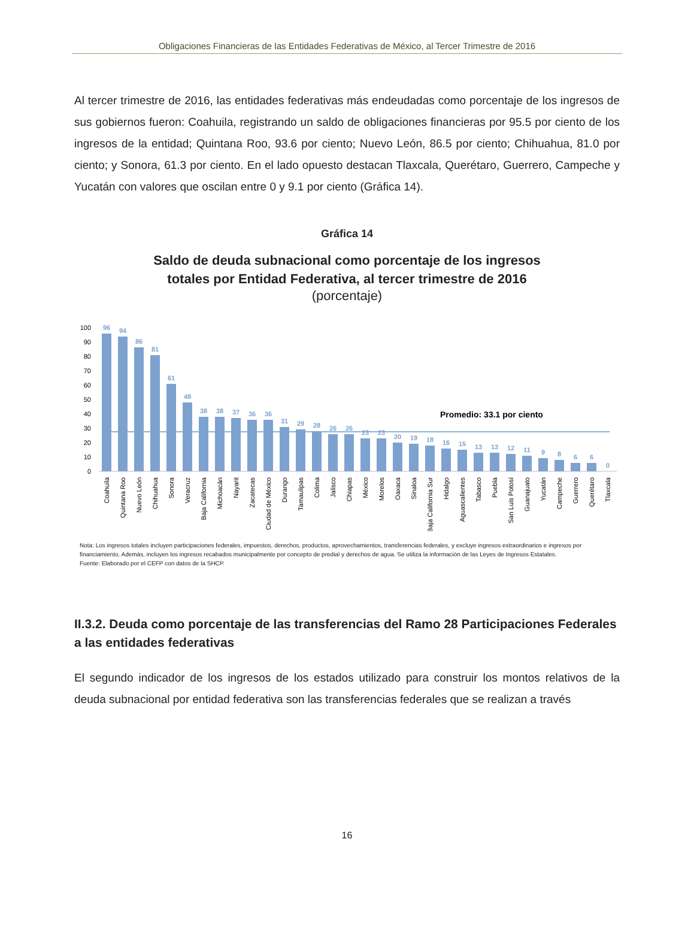Obligaciones Financieras de las Entidades Federativas de México, al Tercer Trimestre de 2016
Al tercer trimestre de 2016, las entidades federativas más endeudadas como porcentaje de los ingresos de sus gobiernos fueron: Coahuila, registrando un saldo de obligaciones financieras por 95.5 por ciento de los ingresos de la entidad; Quintana Roo, 93.6 por ciento; Nuevo León, 86.5 por ciento; Chihuahua, 81.0 por ciento; y Sonora, 61.3 por ciento. En el lado opuesto destacan Tlaxcala, Querétaro, Guerrero, Campeche y Yucatán con valores que oscilan entre 0 y 9.1 por ciento (Gráfica 14).
Gráfica 14
Saldo de deuda subnacional como porcentaje de los ingresos
totales por Entidad Federativa, al tercer trimestre de 2016
(porcentaje)
100
90
80
70
60
50
40
30
20
10
0
Promedio: 33.1 por ciento
96
94
86
81
61
48
38
38
37
36
36
31
29
28
26
26
23
23
20
19
18
16
15
13
13
12
11
9
8
6
6
0
Coahuila
Quintana Roo
Nuevo León
Chihuahua
Sonora
Veracruz
Baja California
Michoacán
Nayarit
Zacatecas
Ciudad de México
Durango
Tamaulipas
Colima
Jalisco
Chiapas
México
Morelos
Oaxaca
Sinaloa
Baja California Sur
Hidalgo
Aguascalientes
Tabasco
Puebla
San Luis Potosí
Guanajuato
Yucatán
Campeche
Guerrero
Querétaro
Tlaxcala
Nota: Los ingresos totales incluyen participaciones federales, impuestos, derechos, productos, aprovechamientos, transferencias federales, y excluye ingresos extraordinarios e ingresos por financiamiento. Además, incluyen los ingresos recabados municipalmente por concepto de predial y derechos de agua. Se utiliza la información de las Leyes de Ingresos Estatales.
Fuente: Elaborado por el CEFP con datos de la SHCP.
II.3.2. Deuda como porcentaje de las transferencias del Ramo 28 Participaciones Federales a las entidades federativas
El segundo indicador de los ingresos de los estados utilizado para construir los montos relativos de la deuda subnacional por entidad federativa son las transferencias federales que se realizan a través
16